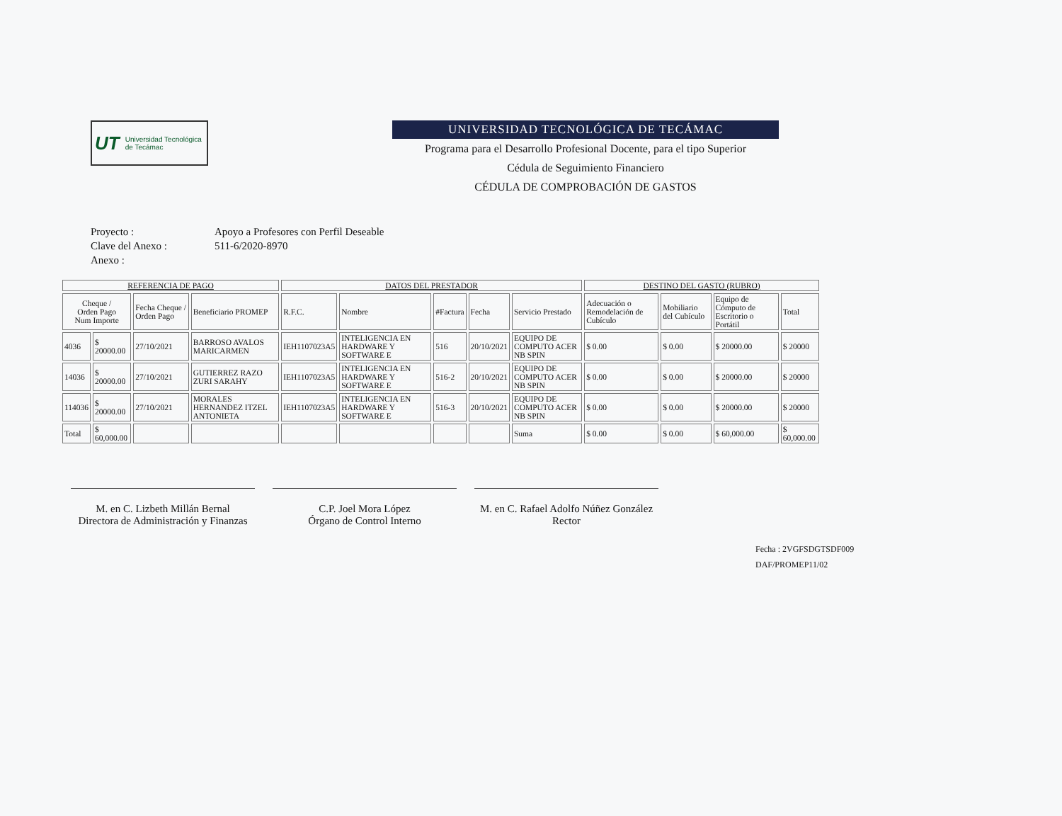UT Universidad Tecnológica de Tecámac
UNIVERSIDAD TECNOLÓGICA DE TECÁMAC
Programa para el Desarrollo Profesional Docente, para el tipo Superior
Cédula de Seguimiento Financiero
CÉDULA DE COMPROBACIÓN DE GASTOS
Proyecto : Apoyo a Profesores con Perfil Deseable
Clave del Anexo : 511-6/2020-8970
Anexo :
| REFERENCIA DE PAGO | | | | DATOS DEL PRESTADOR | | | | | DESTINO DEL GASTO (RUBRO) | | | |
| --- | --- | --- | --- | --- | --- | --- | --- | --- | --- | --- | --- | --- |
| Cheque / Orden Pago Num Importe | | Fecha Cheque / Orden Pago | Beneficiario PROMEP | R.F.C. | Nombre | #Factura | Fecha | Servicio Prestado | Adecuación o Remodelación de Cubículo | Mobiliario del Cubículo | Equipo de Cómputo de Escritorio o Portátil | Total |
| 4036 | $ 20000.00 | 27/10/2021 | BARROSO AVALOS MARICARMEN | IEH1107023A5 | INTELIGENCIA EN HARDWARE Y SOFTWARE E | 516 | 20/10/2021 | EQUIPO DE COMPUTO ACER NB SPIN | $ 0.00 | $ 0.00 | $ 20000.00 | $ 20000 |
| 14036 | $ 20000.00 | 27/10/2021 | GUTIERREZ RAZO ZURI SARAHY | IEH1107023A5 | INTELIGENCIA EN HARDWARE Y SOFTWARE E | 516-2 | 20/10/2021 | EQUIPO DE COMPUTO ACER NB SPIN | $ 0.00 | $ 0.00 | $ 20000.00 | $ 20000 |
| 114036 | $ 20000.00 | 27/10/2021 | MORALES HERNANDEZ ITZEL ANTONIETA | IEH1107023A5 | INTELIGENCIA EN HARDWARE Y SOFTWARE E | 516-3 | 20/10/2021 | EQUIPO DE COMPUTO ACER NB SPIN | $ 0.00 | $ 0.00 | $ 20000.00 | $ 20000 |
| Total | $ 60,000.00 | | | | | | | Suma | $ 0.00 | $ 0.00 | $ 60,000.00 | $ 60,000.00 |
M. en C. Lizbeth Millán Bernal
Directora de Administración y Finanzas
C.P. Joel Mora López
Órgano de Control Interno
M. en C. Rafael Adolfo Núñez González
Rector
Fecha : 2VGFSDGTSDF009
DAF/PROMEP11/02